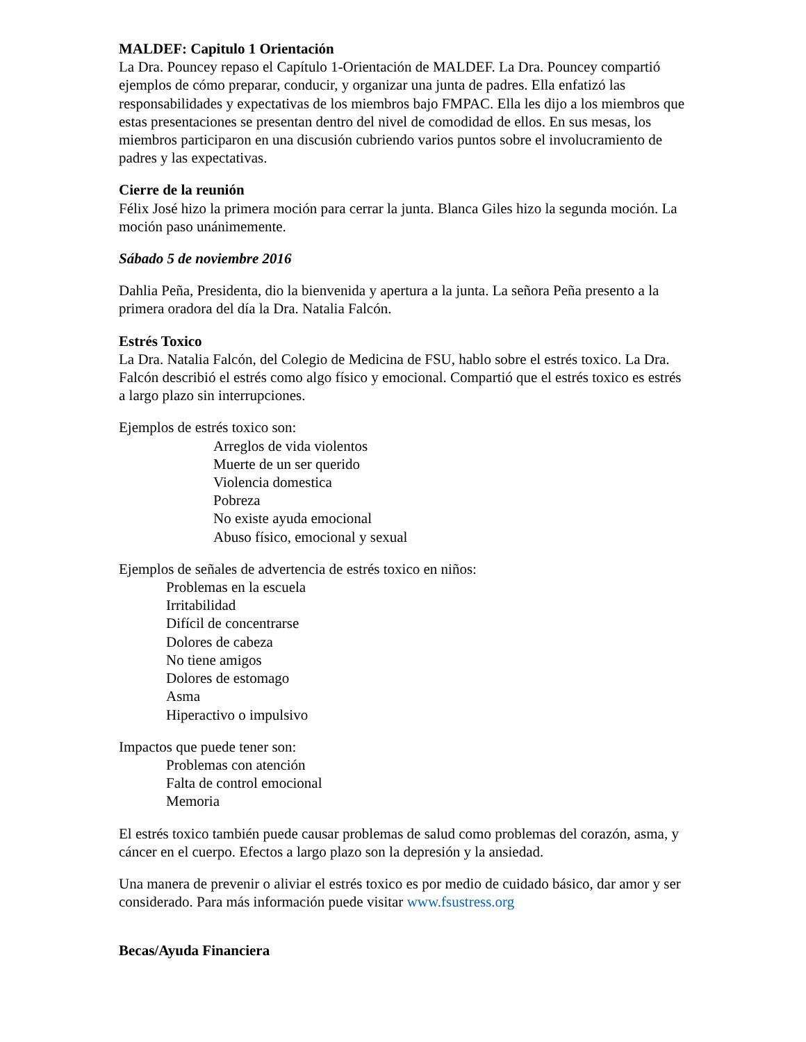MALDEF: Capitulo 1 Orientación
La Dra. Pouncey repaso el Capítulo 1-Orientación de MALDEF. La Dra. Pouncey compartió ejemplos de cómo preparar, conducir, y organizar una junta de padres. Ella enfatizó las responsabilidades y expectativas de los miembros bajo FMPAC. Ella les dijo a los miembros que estas presentaciones se presentan dentro del nivel de comodidad de ellos. En sus mesas, los miembros participaron en una discusión cubriendo varios puntos sobre el involucramiento de padres y las expectativas.
Cierre de la reunión
Félix José hizo la primera moción para cerrar la junta. Blanca Giles hizo la segunda moción. La moción paso unánimemente.
Sábado 5 de noviembre 2016
Dahlia Peña, Presidenta, dio la bienvenida y apertura a la junta. La señora Peña presento a la primera oradora del día la Dra. Natalia Falcón.
Estrés Toxico
La Dra. Natalia Falcón, del Colegio de Medicina de FSU, hablo sobre el estrés toxico. La Dra. Falcón describió el estrés como algo físico y emocional. Compartió que el estrés toxico es estrés a largo plazo sin interrupciones.
Ejemplos de estrés toxico son:
Arreglos de vida violentos
Muerte de un ser querido
Violencia domestica
Pobreza
No existe ayuda emocional
Abuso físico, emocional y sexual
Ejemplos de señales de advertencia de estrés toxico en niños:
Problemas en la escuela
Irritabilidad
Difícil de concentrarse
Dolores de cabeza
No tiene amigos
Dolores de estomago
Asma
Hiperactivo o impulsivo
Impactos que puede tener son:
Problemas con atención
Falta de control emocional
Memoria
El estrés toxico también puede causar problemas de salud como problemas del corazón, asma, y cáncer en el cuerpo. Efectos a largo plazo son la depresión y la ansiedad.
Una manera de prevenir o aliviar el estrés toxico es por medio de cuidado básico, dar amor y ser considerado. Para más información puede visitar www.fsustress.org
Becas/Ayuda Financiera